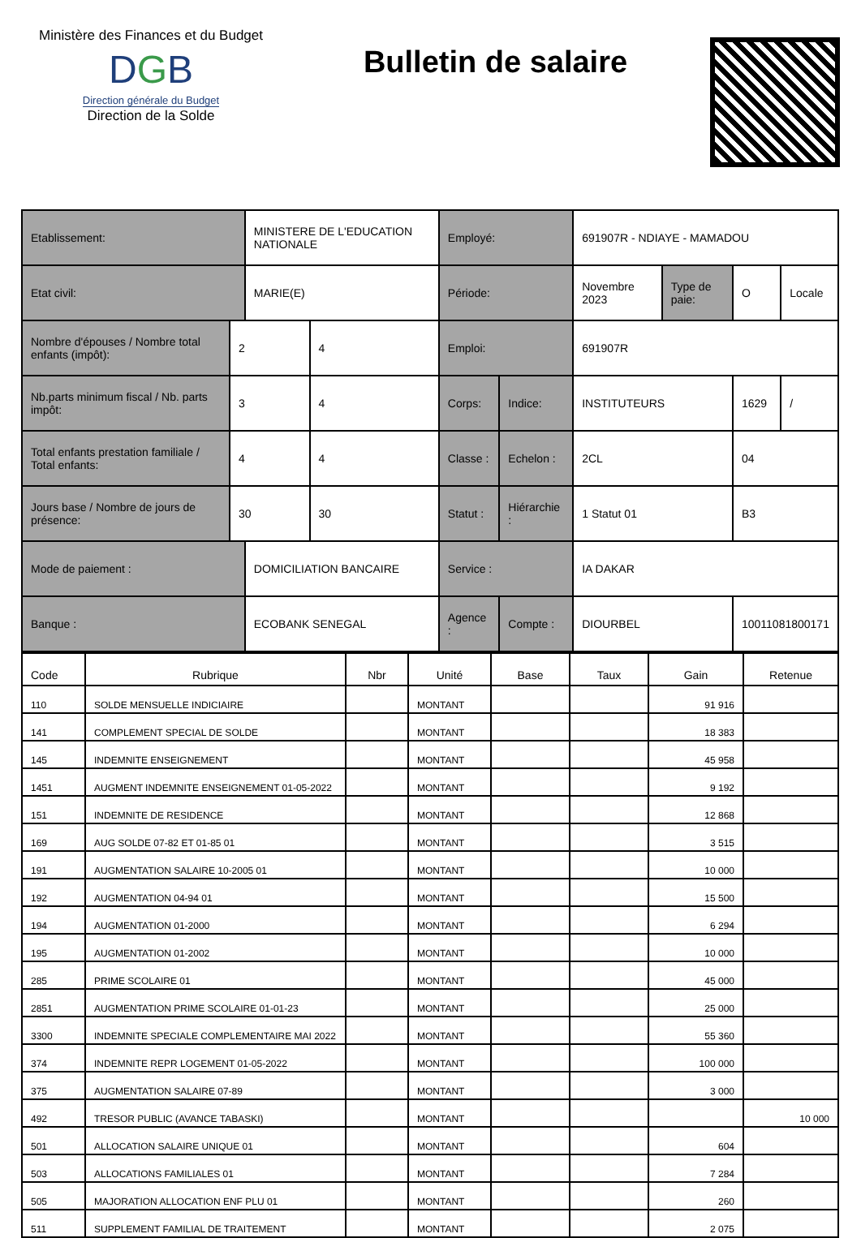Ministère des Finances et du Budget
DGB
Direction générale du Budget
Direction de la Solde
Bulletin de salaire
| Etablissement: | | MINISTERE DE L'EDUCATION NATIONALE | | Employé: | | 691907R - NDIAYE - MAMADOU | | | |
| Etat civil: | | MARIE(E) | | Période: | | Novembre 2023 | Type de paie: | O | Locale |
| Nombre d'épouses / Nombre total enfants (impôt): | 2 | | 4 | Emploi: | | 691907R | | | |
| Nb.parts minimum fiscal / Nb. parts impôt: | 3 | | 4 | Corps: | Indice: | INSTITUTEURS | | 1629 | / |
| Total enfants prestation familiale / Total enfants: | 4 | | 4 | Classe : | Echelon : | 2CL | | 04 | |
| Jours base / Nombre de jours de présence: | 30 | | 30 | Statut : | Hiérarchie : | 1 Statut 01 | | B3 | |
| Mode de paiement : | | DOMICILIATION BANCAIRE | | Service : | | IA DAKAR | | | |
| Banque : | | ECOBANK SENEGAL | | Agence : | Compte : | DIOURBEL | | 10011081800171 | |
| Code | Rubrique | Nbr | Unité | Base | Taux | Gain | Retenue |
| --- | --- | --- | --- | --- | --- | --- | --- |
| 110 | SOLDE MENSUELLE INDICIAIRE | | MONTANT | | | 91 916 | |
| 141 | COMPLEMENT SPECIAL DE SOLDE | | MONTANT | | | 18 383 | |
| 145 | INDEMNITE ENSEIGNEMENT | | MONTANT | | | 45 958 | |
| 1451 | AUGMENT INDEMNITE ENSEIGNEMENT 01-05-2022 | | MONTANT | | | 9 192 | |
| 151 | INDEMNITE DE RESIDENCE | | MONTANT | | | 12 868 | |
| 169 | AUG SOLDE 07-82 ET 01-85 01 | | MONTANT | | | 3 515 | |
| 191 | AUGMENTATION SALAIRE 10-2005 01 | | MONTANT | | | 10 000 | |
| 192 | AUGMENTATION 04-94 01 | | MONTANT | | | 15 500 | |
| 194 | AUGMENTATION 01-2000 | | MONTANT | | | 6 294 | |
| 195 | AUGMENTATION 01-2002 | | MONTANT | | | 10 000 | |
| 285 | PRIME SCOLAIRE 01 | | MONTANT | | | 45 000 | |
| 2851 | AUGMENTATION PRIME SCOLAIRE 01-01-23 | | MONTANT | | | 25 000 | |
| 3300 | INDEMNITE SPECIALE COMPLEMENTAIRE MAI 2022 | | MONTANT | | | 55 360 | |
| 374 | INDEMNITE REPR LOGEMENT 01-05-2022 | | MONTANT | | | 100 000 | |
| 375 | AUGMENTATION SALAIRE 07-89 | | MONTANT | | | 3 000 | |
| 492 | TRESOR PUBLIC (AVANCE TABASKI) | | MONTANT | | | | 10 000 |
| 501 | ALLOCATION SALAIRE UNIQUE 01 | | MONTANT | | | 604 | |
| 503 | ALLOCATIONS FAMILIALES 01 | | MONTANT | | | 7 284 | |
| 505 | MAJORATION ALLOCATION ENF PLU 01 | | MONTANT | | | 260 | |
| 511 | SUPPLEMENT FAMILIAL DE TRAITEMENT | | MONTANT | | | 2 075 | |